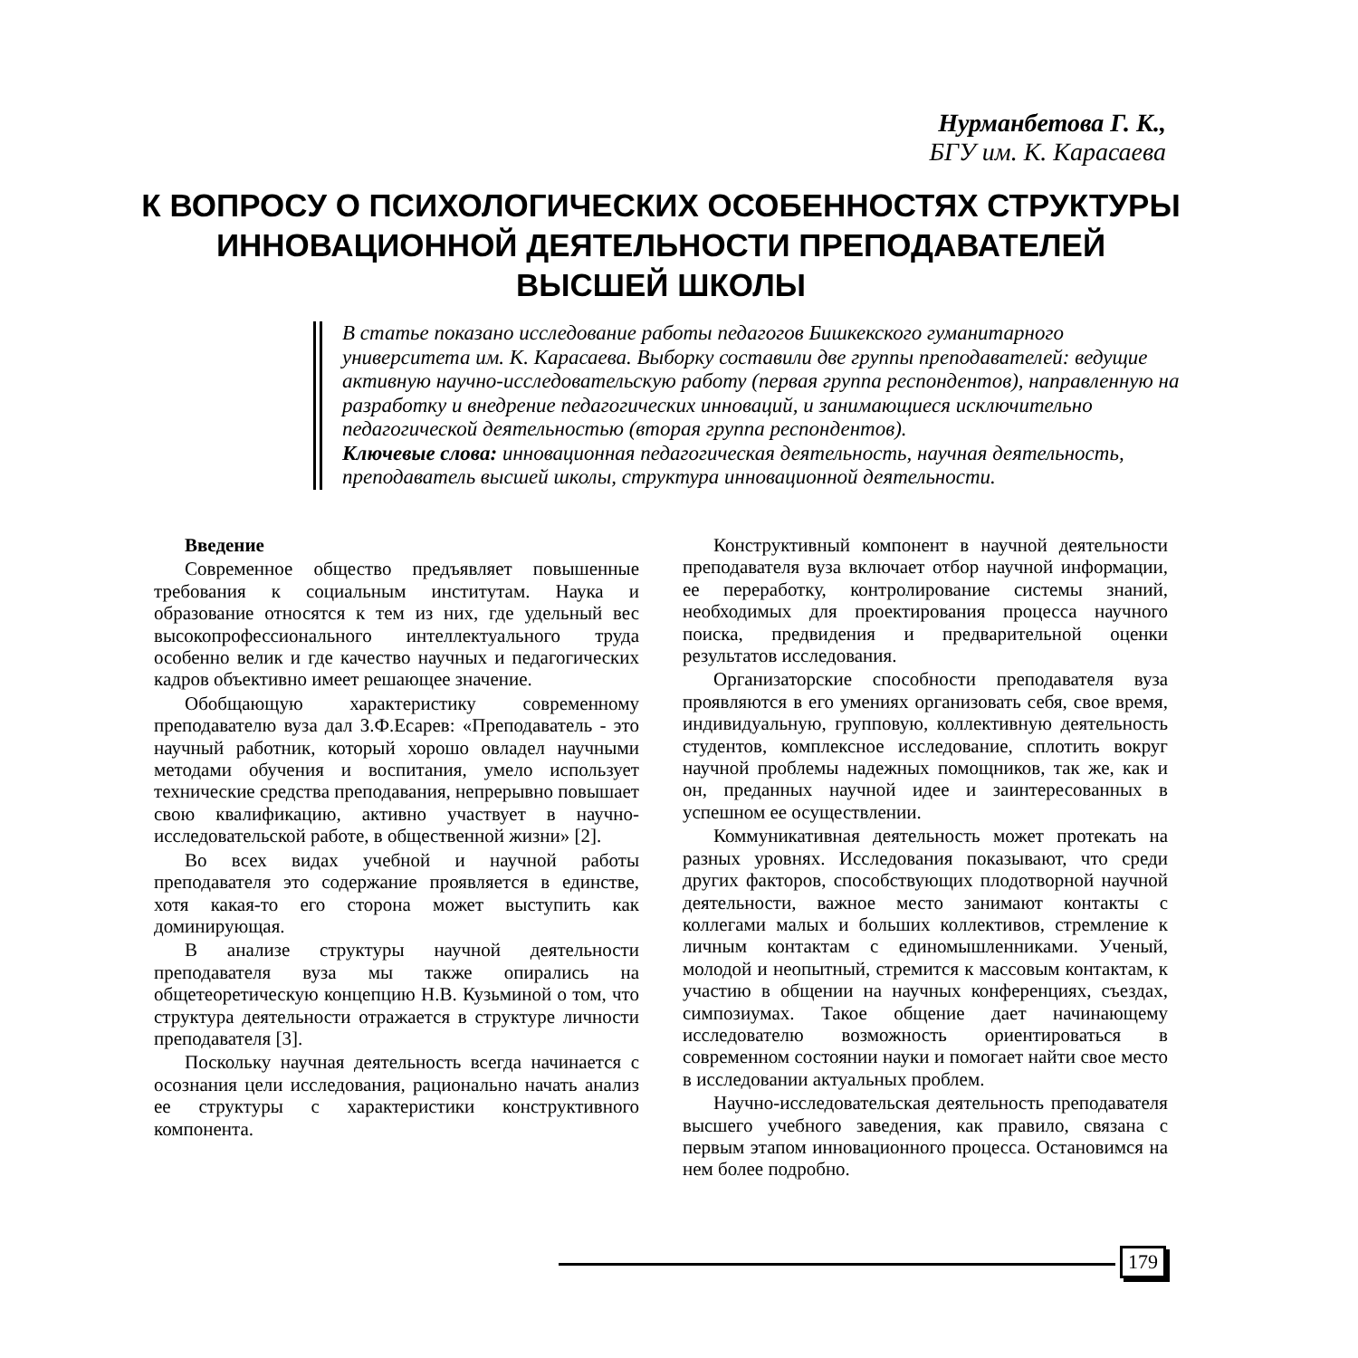Нурманбетова Г. К.,
БГУ им. К. Карасаева
К ВОПРОСУ О ПСИХОЛОГИЧЕСКИХ ОСОБЕННОСТЯХ СТРУКТУРЫ ИННОВАЦИОННОЙ ДЕЯТЕЛЬНОСТИ ПРЕПОДАВАТЕЛЕЙ ВЫСШЕЙ ШКОЛЫ
В статье показано исследование работы педагогов Бишкекского гуманитарного университета им. К. Карасаева. Выборку составили две группы преподавателей: ведущие активную научно-исследовательскую работу (первая группа респондентов), направленную на разработку и внедрение педагогических инноваций, и занимающиеся исключительно педагогической деятельностью (вторая группа респондентов).
Ключевые слова: инновационная педагогическая деятельность, научная деятельность, преподаватель высшей школы, структура инновационной деятельности.
Введение
Современное общество предъявляет повышенные требования к социальным институтам. Наука и образование относятся к тем из них, где удельный вес высокопрофессионального интеллектуального труда особенно велик и где качество научных и педагогических кадров объективно имеет решающее значение.
Обобщающую характеристику современному преподавателю вуза дал З.Ф.Есарев: «Преподаватель - это научный работник, который хорошо овладел научными методами обучения и воспитания, умело использует технические средства преподавания, непрерывно повышает свою квалификацию, активно участвует в научно-исследовательской работе, в общественной жизни» [2].
Во всех видах учебной и научной работы преподавателя это содержание проявляется в единстве, хотя какая-то его сторона может выступить как доминирующая.
В анализе структуры научной деятельности преподавателя вуза мы также опирались на общетеоретическую концепцию Н.В. Кузьминой о том, что структура деятельности отражается в структуре личности преподавателя [3].
Поскольку научная деятельность всегда начинается с осознания цели исследования, рационально начать анализ ее структуры с характеристики конструктивного компонента.
Конструктивный компонент в научной деятельности преподавателя вуза включает отбор научной информации, ее переработку, контролирование системы знаний, необходимых для проектирования процесса научного поиска, предвидения и предварительной оценки результатов исследования.
Организаторские способности преподавателя вуза проявляются в его умениях организовать себя, свое время, индивидуальную, групповую, коллективную деятельность студентов, комплексное исследование, сплотить вокруг научной проблемы надежных помощников, так же, как и он, преданных научной идее и заинтересованных в успешном ее осуществлении.
Коммуникативная деятельность может протекать на разных уровнях. Исследования показывают, что среди других факторов, способствующих плодотворной научной деятельности, важное место занимают контакты с коллегами малых и больших коллективов, стремление к личным контактам с единомышленниками. Ученый, молодой и неопытный, стремится к массовым контактам, к участию в общении на научных конференциях, съездах, симпозиумах. Такое общение дает начинающему исследователю возможность ориентироваться в современном состоянии науки и помогает найти свое место в исследовании актуальных проблем.
Научно-исследовательская деятельность преподавателя высшего учебного заведения, как правило, связана с первым этапом инновационного процесса. Остановимся на нем более подробно.
179